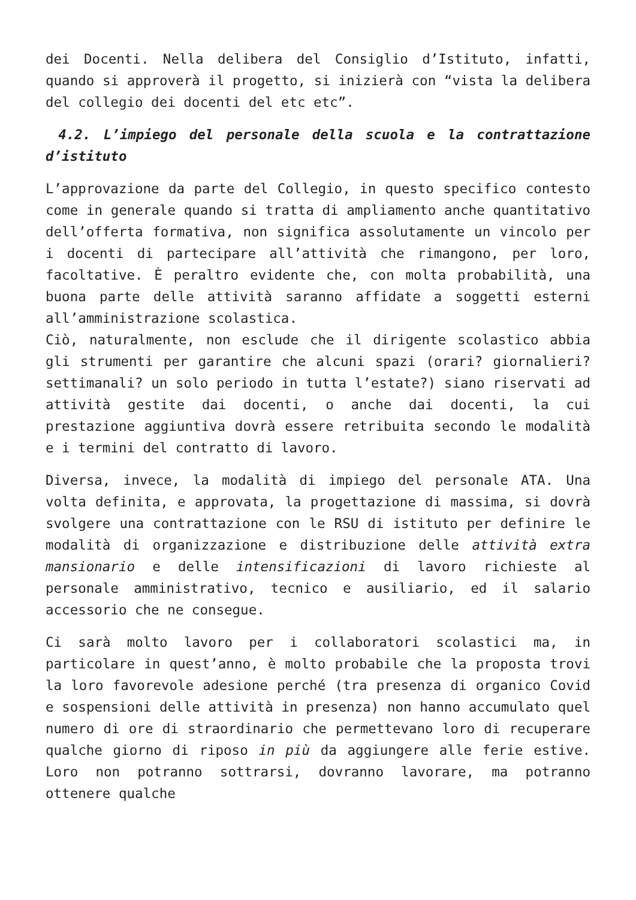dei Docenti. Nella delibera del Consiglio d’Istituto, infatti, quando si approverà il progetto, si inizierà con “vista la delibera del collegio dei docenti del etc etc”.
4.2. L’impiego del personale della scuola e la contrattazione d’istituto
L’approvazione da parte del Collegio, in questo specifico contesto come in generale quando si tratta di ampliamento anche quantitativo dell’offerta formativa, non significa assolutamente un vincolo per i docenti di partecipare all’attività che rimangono, per loro, facoltative. È peraltro evidente che, con molta probabilità, una buona parte delle attività saranno affidate a soggetti esterni all’amministrazione scolastica.
Ciò, naturalmente, non esclude che il dirigente scolastico abbia gli strumenti per garantire che alcuni spazi (orari? giornalieri? settimanali? un solo periodo in tutta l’estate?) siano riservati ad attività gestite dai docenti, o anche dai docenti, la cui prestazione aggiuntiva dovrà essere retribuita secondo le modalità e i termini del contratto di lavoro.
Diversa, invece, la modalità di impiego del personale ATA. Una volta definita, e approvata, la progettazione di massima, si dovrà svolgere una contrattazione con le RSU di istituto per definire le modalità di organizzazione e distribuzione delle attività extra mansionario e delle intensificazioni di lavoro richieste al personale amministrativo, tecnico e ausiliario, ed il salario accessorio che ne consegue.
Ci sarà molto lavoro per i collaboratori scolastici ma, in particolare in quest’anno, è molto probabile che la proposta trovi la loro favorevole adesione perché (tra presenza di organico Covid e sospensioni delle attività in presenza) non hanno accumulato quel numero di ore di straordinario che permettevano loro di recuperare qualche giorno di riposo in più da aggiungere alle ferie estive. Loro non potranno sottrarsi, dovranno lavorare, ma potranno ottenere qualche